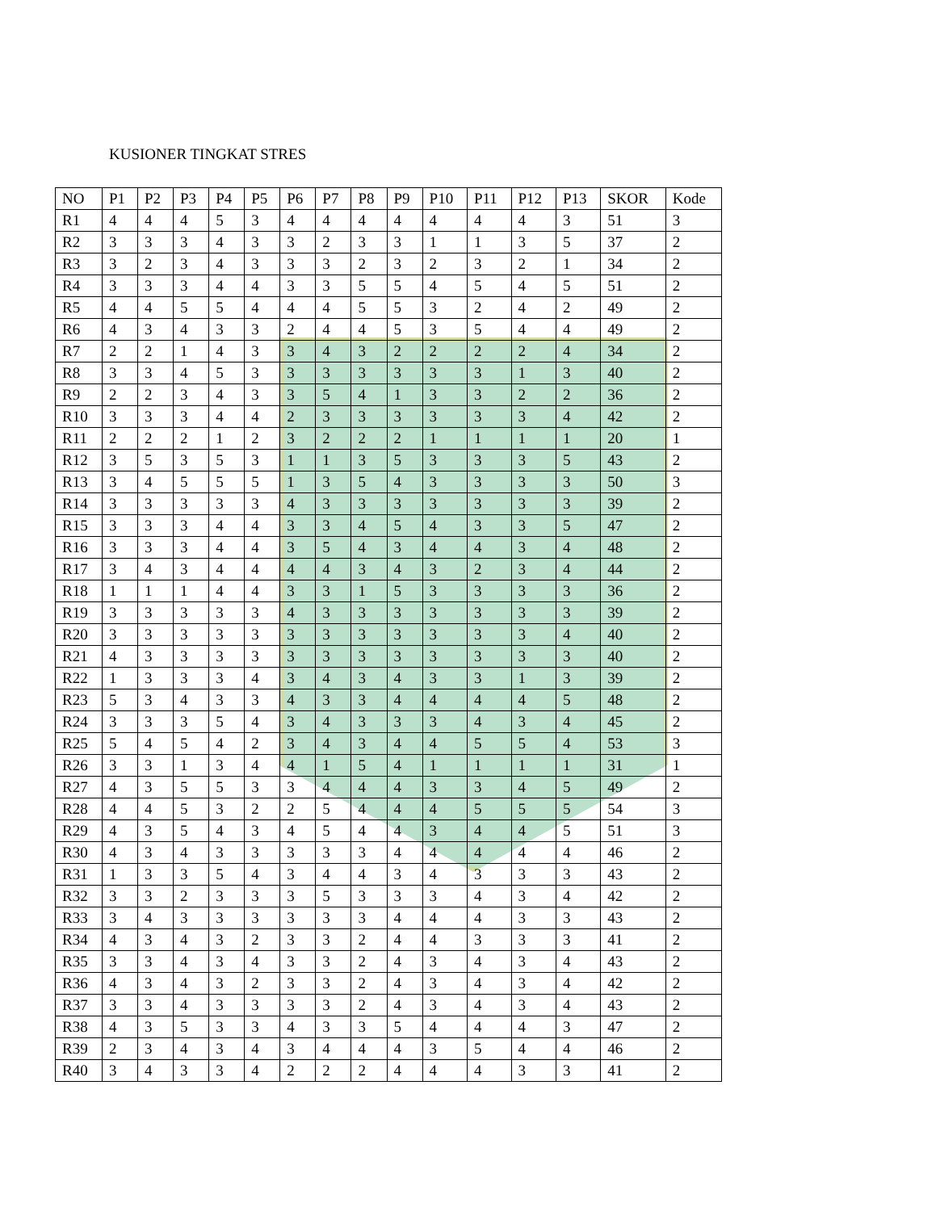KUSIONER TINGKAT STRES
| NO | P1 | P2 | P3 | P4 | P5 | P6 | P7 | P8 | P9 | P10 | P11 | P12 | P13 | SKOR | Kode |
| R1 | 4 | 4 | 4 | 5 | 3 | 4 | 4 | 4 | 4 | 4 | 4 | 4 | 3 | 51 | 3 |
| R2 | 3 | 3 | 3 | 4 | 3 | 3 | 2 | 3 | 3 | 1 | 1 | 3 | 5 | 37 | 2 |
| R3 | 3 | 2 | 3 | 4 | 3 | 3 | 3 | 2 | 3 | 2 | 3 | 2 | 1 | 34 | 2 |
| R4 | 3 | 3 | 3 | 4 | 4 | 3 | 3 | 5 | 5 | 4 | 5 | 4 | 5 | 51 | 2 |
| R5 | 4 | 4 | 5 | 5 | 4 | 4 | 4 | 5 | 5 | 3 | 2 | 4 | 2 | 49 | 2 |
| R6 | 4 | 3 | 4 | 3 | 3 | 2 | 4 | 4 | 5 | 3 | 5 | 4 | 4 | 49 | 2 |
| R7 | 2 | 2 | 1 | 4 | 3 | 3 | 4 | 3 | 2 | 2 | 2 | 2 | 4 | 34 | 2 |
| R8 | 3 | 3 | 4 | 5 | 3 | 3 | 3 | 3 | 3 | 3 | 3 | 1 | 3 | 40 | 2 |
| R9 | 2 | 2 | 3 | 4 | 3 | 3 | 5 | 4 | 1 | 3 | 3 | 2 | 2 | 36 | 2 |
| R10 | 3 | 3 | 3 | 4 | 4 | 2 | 3 | 3 | 3 | 3 | 3 | 3 | 4 | 42 | 2 |
| R11 | 2 | 2 | 2 | 1 | 2 | 3 | 2 | 2 | 2 | 1 | 1 | 1 | 1 | 20 | 1 |
| R12 | 3 | 5 | 3 | 5 | 3 | 1 | 1 | 3 | 5 | 3 | 3 | 3 | 5 | 43 | 2 |
| R13 | 3 | 4 | 5 | 5 | 5 | 1 | 3 | 5 | 4 | 3 | 3 | 3 | 3 | 50 | 3 |
| R14 | 3 | 3 | 3 | 3 | 3 | 4 | 3 | 3 | 3 | 3 | 3 | 3 | 3 | 39 | 2 |
| R15 | 3 | 3 | 3 | 4 | 4 | 3 | 3 | 4 | 5 | 4 | 3 | 3 | 5 | 47 | 2 |
| R16 | 3 | 3 | 3 | 4 | 4 | 3 | 5 | 4 | 3 | 4 | 4 | 3 | 4 | 48 | 2 |
| R17 | 3 | 4 | 3 | 4 | 4 | 4 | 4 | 3 | 4 | 3 | 2 | 3 | 4 | 44 | 2 |
| R18 | 1 | 1 | 1 | 4 | 4 | 3 | 3 | 1 | 5 | 3 | 3 | 3 | 3 | 36 | 2 |
| R19 | 3 | 3 | 3 | 3 | 3 | 4 | 3 | 3 | 3 | 3 | 3 | 3 | 3 | 39 | 2 |
| R20 | 3 | 3 | 3 | 3 | 3 | 3 | 3 | 3 | 3 | 3 | 3 | 3 | 4 | 40 | 2 |
| R21 | 4 | 3 | 3 | 3 | 3 | 3 | 3 | 3 | 3 | 3 | 3 | 3 | 3 | 40 | 2 |
| R22 | 1 | 3 | 3 | 3 | 4 | 3 | 4 | 3 | 4 | 3 | 3 | 1 | 3 | 39 | 2 |
| R23 | 5 | 3 | 4 | 3 | 3 | 4 | 3 | 3 | 4 | 4 | 4 | 4 | 5 | 48 | 2 |
| R24 | 3 | 3 | 3 | 5 | 4 | 3 | 4 | 3 | 3 | 3 | 4 | 3 | 4 | 45 | 2 |
| R25 | 5 | 4 | 5 | 4 | 2 | 3 | 4 | 3 | 4 | 4 | 5 | 5 | 4 | 53 | 3 |
| R26 | 3 | 3 | 1 | 3 | 4 | 4 | 1 | 5 | 4 | 1 | 1 | 1 | 1 | 31 | 1 |
| R27 | 4 | 3 | 5 | 5 | 3 | 3 | 4 | 4 | 4 | 3 | 3 | 4 | 5 | 49 | 2 |
| R28 | 4 | 4 | 5 | 3 | 2 | 2 | 5 | 4 | 4 | 4 | 5 | 5 | 5 | 54 | 3 |
| R29 | 4 | 3 | 5 | 4 | 3 | 4 | 5 | 4 | 4 | 3 | 4 | 4 | 5 | 51 | 3 |
| R30 | 4 | 3 | 4 | 3 | 3 | 3 | 3 | 3 | 4 | 4 | 4 | 4 | 4 | 46 | 2 |
| R31 | 1 | 3 | 3 | 5 | 4 | 3 | 4 | 4 | 3 | 4 | 3 | 3 | 3 | 43 | 2 |
| R32 | 3 | 3 | 2 | 3 | 3 | 3 | 5 | 3 | 3 | 3 | 4 | 3 | 4 | 42 | 2 |
| R33 | 3 | 4 | 3 | 3 | 3 | 3 | 3 | 3 | 4 | 4 | 4 | 3 | 3 | 43 | 2 |
| R34 | 4 | 3 | 4 | 3 | 2 | 3 | 3 | 2 | 4 | 4 | 3 | 3 | 3 | 41 | 2 |
| R35 | 3 | 3 | 4 | 3 | 4 | 3 | 3 | 2 | 4 | 3 | 4 | 3 | 4 | 43 | 2 |
| R36 | 4 | 3 | 4 | 3 | 2 | 3 | 3 | 2 | 4 | 3 | 4 | 3 | 4 | 42 | 2 |
| R37 | 3 | 3 | 4 | 3 | 3 | 3 | 3 | 2 | 4 | 3 | 4 | 3 | 4 | 43 | 2 |
| R38 | 4 | 3 | 5 | 3 | 3 | 4 | 3 | 3 | 5 | 4 | 4 | 4 | 3 | 47 | 2 |
| R39 | 2 | 3 | 4 | 3 | 4 | 3 | 4 | 4 | 4 | 3 | 5 | 4 | 4 | 46 | 2 |
| R40 | 3 | 4 | 3 | 3 | 4 | 2 | 2 | 2 | 4 | 4 | 4 | 3 | 3 | 41 | 2 |